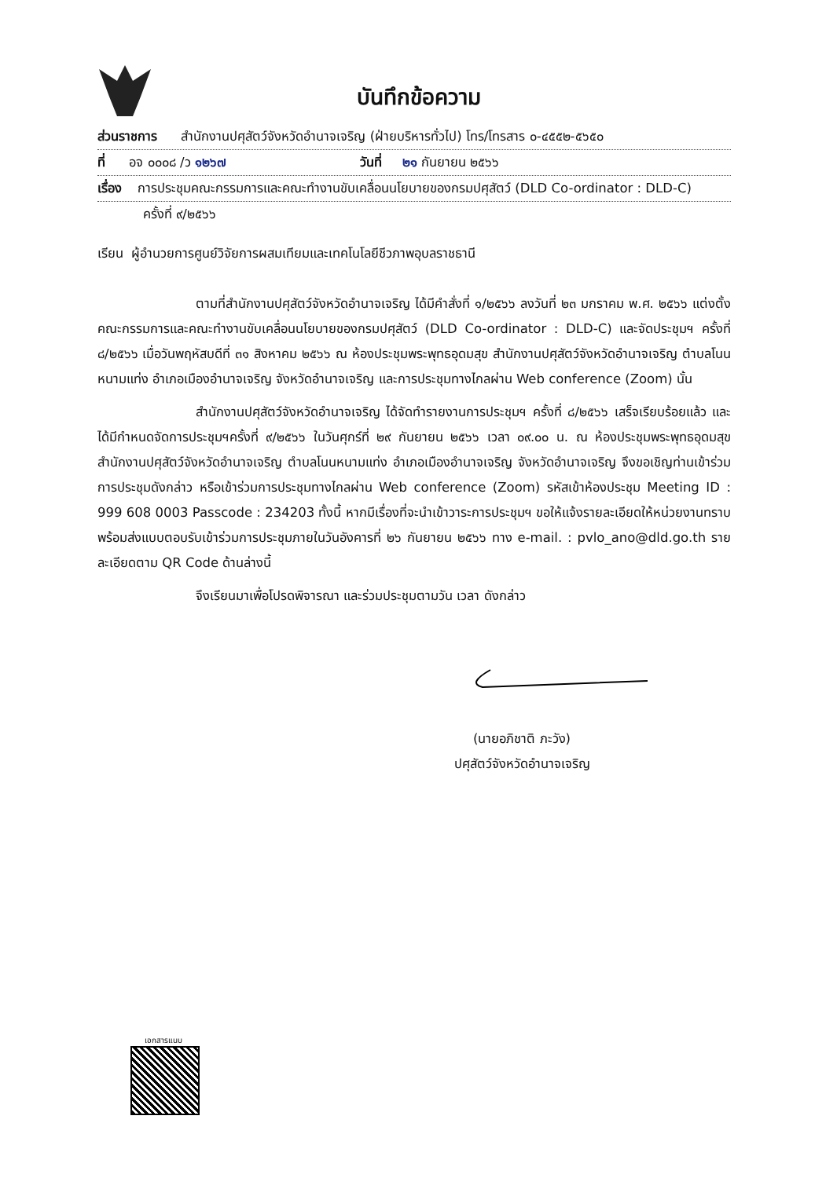บันทึกข้อความ
ส่วนราชการ สำนักงานปศุสัตว์จังหวัดอำนาจเจริญ (ฝ่ายบริหารทั่วไป) โทร/โทรสาร ๐-๔๕๕๒-๕๖๕๐
ที่ อจ ๐๐๐๘ /ว ๑๒๖๗ วันที่ ๒๑ กันยายน ๒๕๖๖
เรื่อง การประชุมคณะกรรมการและคณะทำงานขับเคลื่อนนโยบายของกรมปศุสัตว์ (DLD Co-ordinator : DLD-C)
ครั้งที่ ๙/๒๕๖๖
เรียน ผู้อำนวยการศูนย์วิจัยการผสมเทียมและเทคโนโลยีชีวภาพอุบลราชธานี
ตามที่สำนักงานปศุสัตว์จังหวัดอำนาจเจริญ ได้มีคำสั่งที่ ๑/๒๕๖๖ ลงวันที่ ๒๓ มกราคม พ.ศ. ๒๕๖๖ แต่งตั้งคณะกรรมการและคณะทำงานขับเคลื่อนนโยบายของกรมปศุสัตว์ (DLD Co-ordinator : DLD-C) และจัดประชุมฯ ครั้งที่ ๘/๒๕๖๖ เมื่อวันพฤหัสบดีที่ ๓๑ สิงหาคม ๒๕๖๖ ณ ห้องประชุมพระพุทธอุดมสุข สำนักงานปศุสัตว์จังหวัดอำนาจเจริญ ตำบลโนนหนามแท่ง อำเภอเมืองอำนาจเจริญ จังหวัดอำนาจเจริญ และการประชุมทางไกลผ่าน Web conference (Zoom) นั้น
สำนักงานปศุสัตว์จังหวัดอำนาจเจริญ ได้จัดทำรายงานการประชุมฯ ครั้งที่ ๘/๒๕๖๖ เสร็จเรียบร้อยแล้ว และได้มีกำหนดจัดการประชุมฯครั้งที่ ๙/๒๕๖๖ ในวันศุกร์ที่ ๒๙ กันยายน ๒๕๖๖ เวลา ๐๙.๐๐ น. ณ ห้องประชุมพระพุทธอุดมสุข สำนักงานปศุสัตว์จังหวัดอำนาจเจริญ ตำบลโนนหนามแท่ง อำเภอเมืองอำนาจเจริญ จังหวัดอำนาจเจริญ จึงขอเชิญท่านเข้าร่วมการประชุมดังกล่าว หรือเข้าร่วมการประชุมทางไกลผ่าน Web conference (Zoom) รหัสเข้าห้องประชุม Meeting ID : 999 608 0003 Passcode : 234203 ทั้งนี้ หากมีเรื่องที่จะนำเข้าวาระการประชุมฯ ขอให้แจ้งรายละเอียดให้หน่วยงานทราบ พร้อมส่งแบบตอบรับเข้าร่วมการประชุมภายในวันอังคารที่ ๒๖ กันยายน ๒๕๖๖ ทาง e-mail. : pvlo_ano@dld.go.th รายละเอียดตาม QR Code ด้านล่างนี้
จึงเรียนมาเพื่อโปรดพิจารณา และร่วมประชุมตามวัน เวลา ดังกล่าว
(นายอภิชาติ ภะวัง)
ปศุสัตว์จังหวัดอำนาจเจริญ
เอกสารแนบ